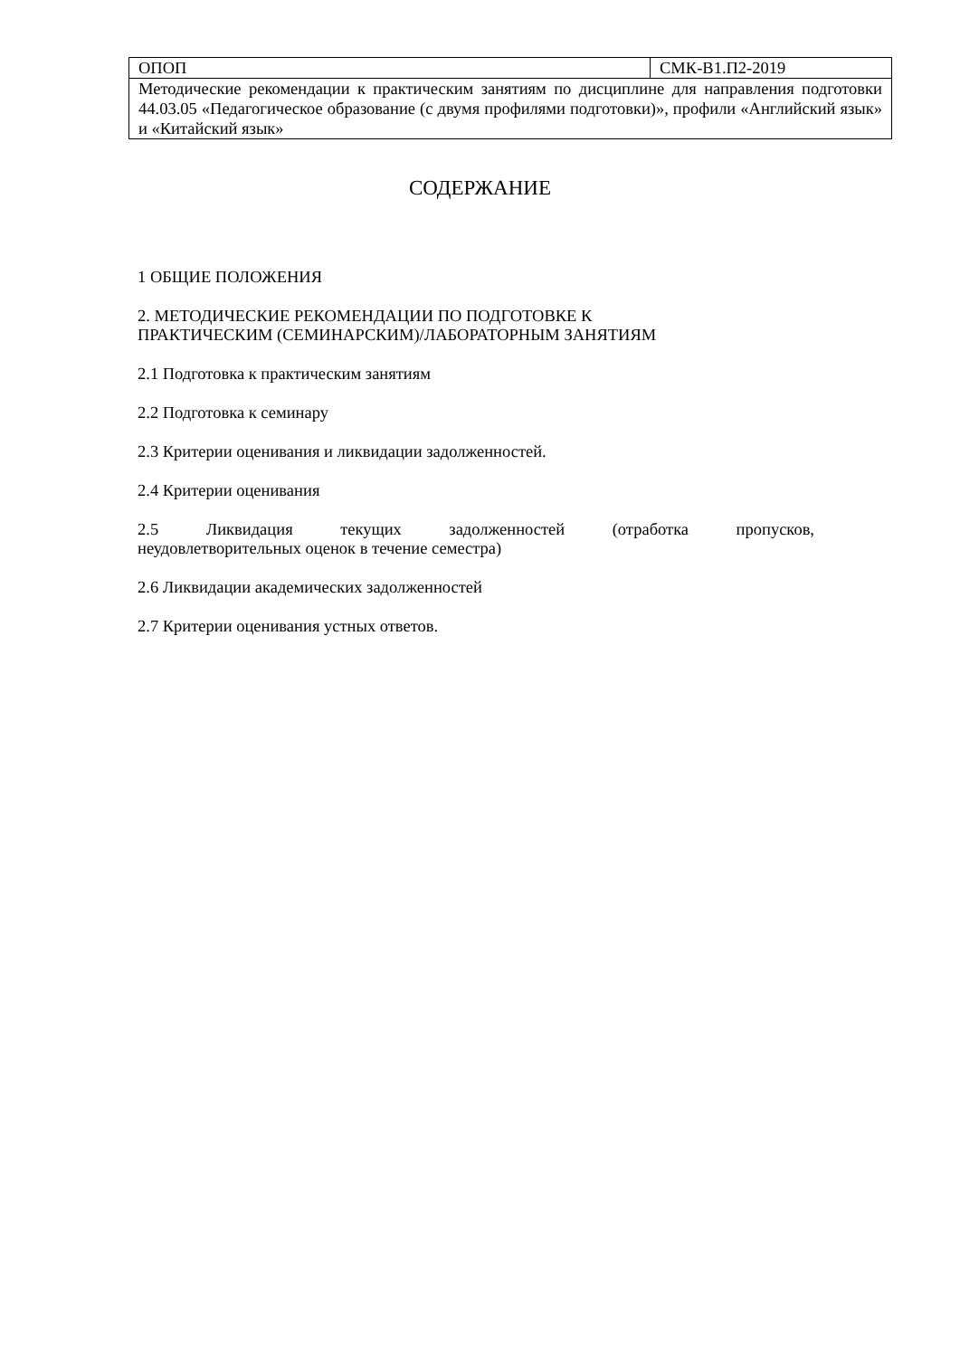| ОПОП | СМК-В1.П2-2019 |
| Методические рекомендации к практическим занятиям по дисциплине для направления подготовки 44.03.05 «Педагогическое образование (с двумя профилями подготовки)», профили «Английский язык» и «Китайский язык» | |
СОДЕРЖАНИЕ
1 ОБЩИЕ ПОЛОЖЕНИЯ
2. МЕТОДИЧЕСКИЕ РЕКОМЕНДАЦИИ ПО ПОДГОТОВКЕ К
ПРАКТИЧЕСКИМ (СЕМИНАРСКИМ)/ЛАБОРАТОРНЫМ ЗАНЯТИЯМ
2.1 Подготовка к практическим занятиям
2.2 Подготовка к семинару
2.3 Критерии оценивания и ликвидации задолженностей.
2.4 Критерии оценивания
2.5 Ликвидация текущих задолженностей (отработка пропусков, неудовлетворительных оценок в течение семестра)
2.6 Ликвидации академических задолженностей
2.7 Критерии оценивания устных ответов.